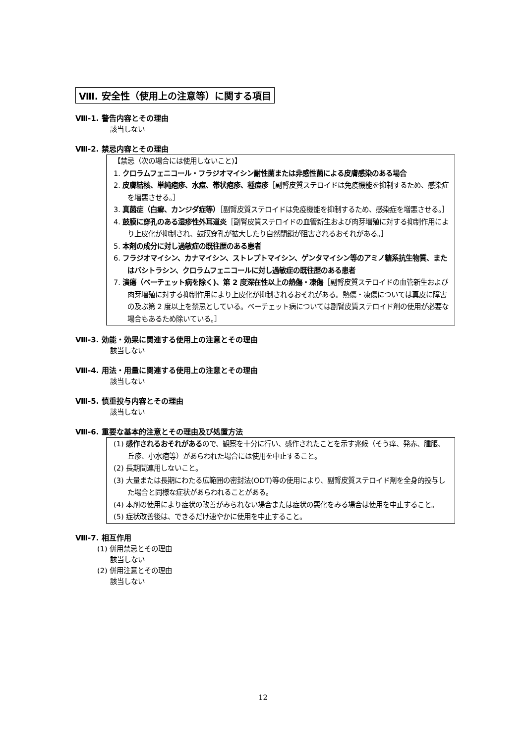Ⅷ. 安全性（使用上の注意等）に関する項目
Ⅷ-1. 警告内容とその理由
該当しない
Ⅷ-2. 禁忌内容とその理由
【禁忌（次の場合には使用しないこと)】
1. クロラムフェニコール・フラジオマイシン耐性菌または非感性菌による皮膚感染のある場合
2. 皮膚結核、単純疱疹、水痘、帯状疱疹、種痘疹［副腎皮質ステロイドは免疫機能を抑制するため、感染症を増悪させる。］
3. 真菌症（白癬、カンジダ症等）［副腎皮質ステロイドは免疫機能を抑制するため、感染症を増悪させる。］
4. 鼓膜に穿孔のある湿疹性外耳道炎［副腎皮質ステロイドの血管新生および肉芽増殖に対する抑制作用により上皮化が抑制され、鼓膜穿孔が拡大したり自然閉鎖が阻害されるおそれがある。］
5. 本剤の成分に対し過敏症の既往歴のある患者
6. フラジオマイシン、カナマイシン、ストレプトマイシン、ゲンタマイシン等のアミノ糖系抗生物質、またはバシトラシン、クロラムフェニコールに対し過敏症の既往歴のある患者
7. 潰瘍（ベーチェット病を除く)、第 2 度深在性以上の熱傷・凍傷［副腎皮質ステロイドの血管新生および肉芽増殖に対する抑制作用により上皮化が抑制されるおそれがある。熱傷・凍傷については真皮に障害の及ぶ第 2 度以上を禁忌としている。ベーチェット病については副腎皮質ステロイド剤の使用が必要な場合もあるため除いている。］
Ⅷ-3. 効能・効果に関連する使用上の注意とその理由
該当しない
Ⅷ-4. 用法・用量に関連する使用上の注意とその理由
該当しない
Ⅷ-5. 慎重投与内容とその理由
該当しない
Ⅷ-6. 重要な基本的注意とその理由及び処置方法
(1) 感作されるおそれがあるので、観察を十分に行い、感作されたことを示す兆候（そう痒、発赤、腫脹、丘疹、小水疱等）があらわれた場合には使用を中止すること。
(2) 長期間連用しないこと。
(3) 大量または長期にわたる広範囲の密封法(ODT)等の使用により、副腎皮質ステロイド剤を全身的投与した場合と同様な症状があらわれることがある。
(4) 本剤の使用により症状の改善がみられない場合または症状の悪化をみる場合は使用を中止すること。
(5) 症状改善後は、できるだけ速やかに使用を中止すること。
Ⅷ-7. 相互作用
(1) 併用禁忌とその理由
該当しない
(2) 併用注意とその理由
該当しない
12